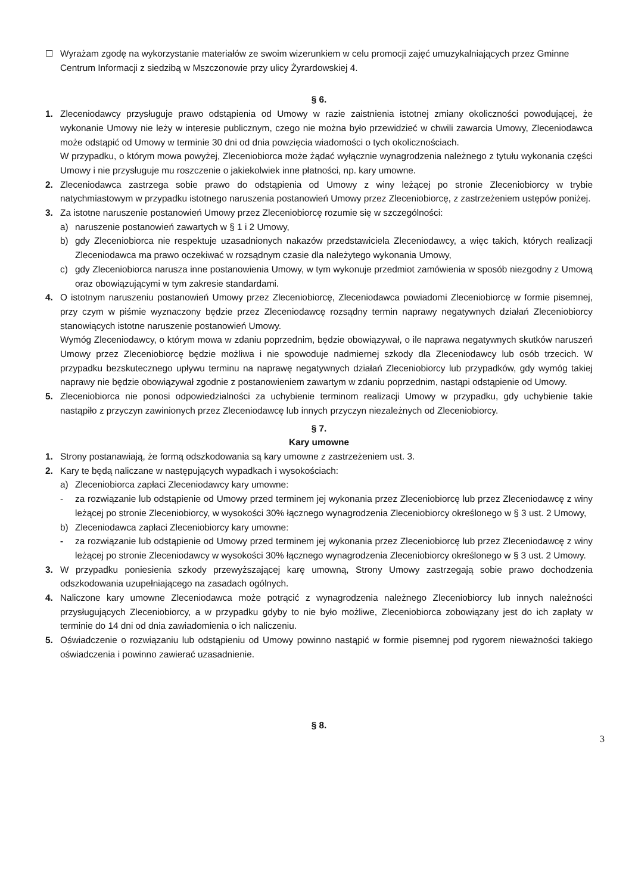☐ Wyrażam zgodę na wykorzystanie materiałów ze swoim wizerunkiem w celu promocji zajęć umuzykalniających przez Gminne Centrum Informacji z siedzibą w Mszczonowie przy ulicy Żyrardowskiej 4.
§ 6.
1. Zleceniodawcy przysługuje prawo odstąpienia od Umowy w razie zaistnienia istotnej zmiany okoliczności powodującej, że wykonanie Umowy nie leży w interesie publicznym, czego nie można było przewidzieć w chwili zawarcia Umowy, Zleceniodawca może odstąpić od Umowy w terminie 30 dni od dnia powzięcia wiadomości o tych okolicznościach.
W przypadku, o którym mowa powyżej, Zleceniobiorca może żądać wyłącznie wynagrodzenia należnego z tytułu wykonania części Umowy i nie przysługuje mu roszczenie o jakiekolwiek inne płatności, np. kary umowne.
2. Zleceniodawca zastrzega sobie prawo do odstąpienia od Umowy z winy leżącej po stronie Zleceniobiorcy w trybie natychmiastowym w przypadku istotnego naruszenia postanowień Umowy przez Zleceniobiorcę, z zastrzeżeniem ustępów poniżej.
3. Za istotne naruszenie postanowień Umowy przez Zleceniobiorcę rozumie się w szczególności:
a) naruszenie postanowień zawartych w § 1 i 2 Umowy,
b) gdy Zleceniobiorca nie respektuje uzasadnionych nakazów przedstawiciela Zleceniodawcy, a więc takich, których realizacji Zleceniodawca ma prawo oczekiwać w rozsądnym czasie dla należytego wykonania Umowy,
c) gdy Zleceniobiorca narusza inne postanowienia Umowy, w tym wykonuje przedmiot zamówienia w sposób niezgodny z Umową oraz obowiązującymi w tym zakresie standardami.
4. O istotnym naruszeniu postanowień Umowy przez Zleceniobiorcę, Zleceniodawca powiadomi Zleceniobiorcę w formie pisemnej, przy czym w piśmie wyznaczony będzie przez Zleceniodawcę rozsądny termin naprawy negatywnych działań Zleceniobiorcy stanowiących istotne naruszenie postanowień Umowy.
Wymóg Zleceniodawcy, o którym mowa w zdaniu poprzednim, będzie obowiązywał, o ile naprawa negatywnych skutków naruszeń Umowy przez Zleceniobiorcę będzie możliwa i nie spowoduje nadmiernej szkody dla Zleceniodawcy lub osób trzecich. W przypadku bezskutecznego upływu terminu na naprawę negatywnych działań Zleceniobiorcy lub przypadków, gdy wymóg takiej naprawy nie będzie obowiązywał zgodnie z postanowieniem zawartym w zdaniu poprzednim, nastąpi odstąpienie od Umowy.
5. Zleceniobiorca nie ponosi odpowiedzialności za uchybienie terminom realizacji Umowy w przypadku, gdy uchybienie takie nastąpiło z przyczyn zawinionych przez Zleceniodawcę lub innych przyczyn niezależnych od Zleceniobiorcy.
§ 7.
Kary umowne
1. Strony postanawiają, że formą odszkodowania są kary umowne z zastrzeżeniem ust. 3.
2. Kary te będą naliczane w następujących wypadkach i wysokościach:
a) Zleceniobiorca zapłaci Zleceniodawcy kary umowne:
- za rozwiązanie lub odstąpienie od Umowy przed terminem jej wykonania przez Zleceniobiorcę lub przez Zleceniodawcę z winy leżącej po stronie Zleceniobiorcy, w wysokości 30% łącznego wynagrodzenia Zleceniobiorcy określonego w § 3 ust. 2 Umowy,
b) Zleceniodawca zapłaci Zleceniobiorcy kary umowne:
- za rozwiązanie lub odstąpienie od Umowy przed terminem jej wykonania przez Zleceniobiorcę lub przez Zleceniodawcę z winy leżącej po stronie Zleceniodawcy w wysokości 30% łącznego wynagrodzenia Zleceniobiorcy określonego w § 3 ust. 2 Umowy.
3. W przypadku poniesienia szkody przewyższającej karę umowną, Strony Umowy zastrzegają sobie prawo dochodzenia odszkodowania uzupełniającego na zasadach ogólnych.
4. Naliczone kary umowne Zleceniodawca może potrącić z wynagrodzenia należnego Zleceniobiorcy lub innych należności przysługujących Zleceniobiorcy, a w przypadku gdyby to nie było możliwe, Zleceniobiorca zobowiązany jest do ich zapłaty w terminie do 14 dni od dnia zawiadomienia o ich naliczeniu.
5. Oświadczenie o rozwiązaniu lub odstąpieniu od Umowy powinno nastąpić w formie pisemnej pod rygorem nieważności takiego oświadczenia i powinno zawierać uzasadnienie.
§ 8.
3